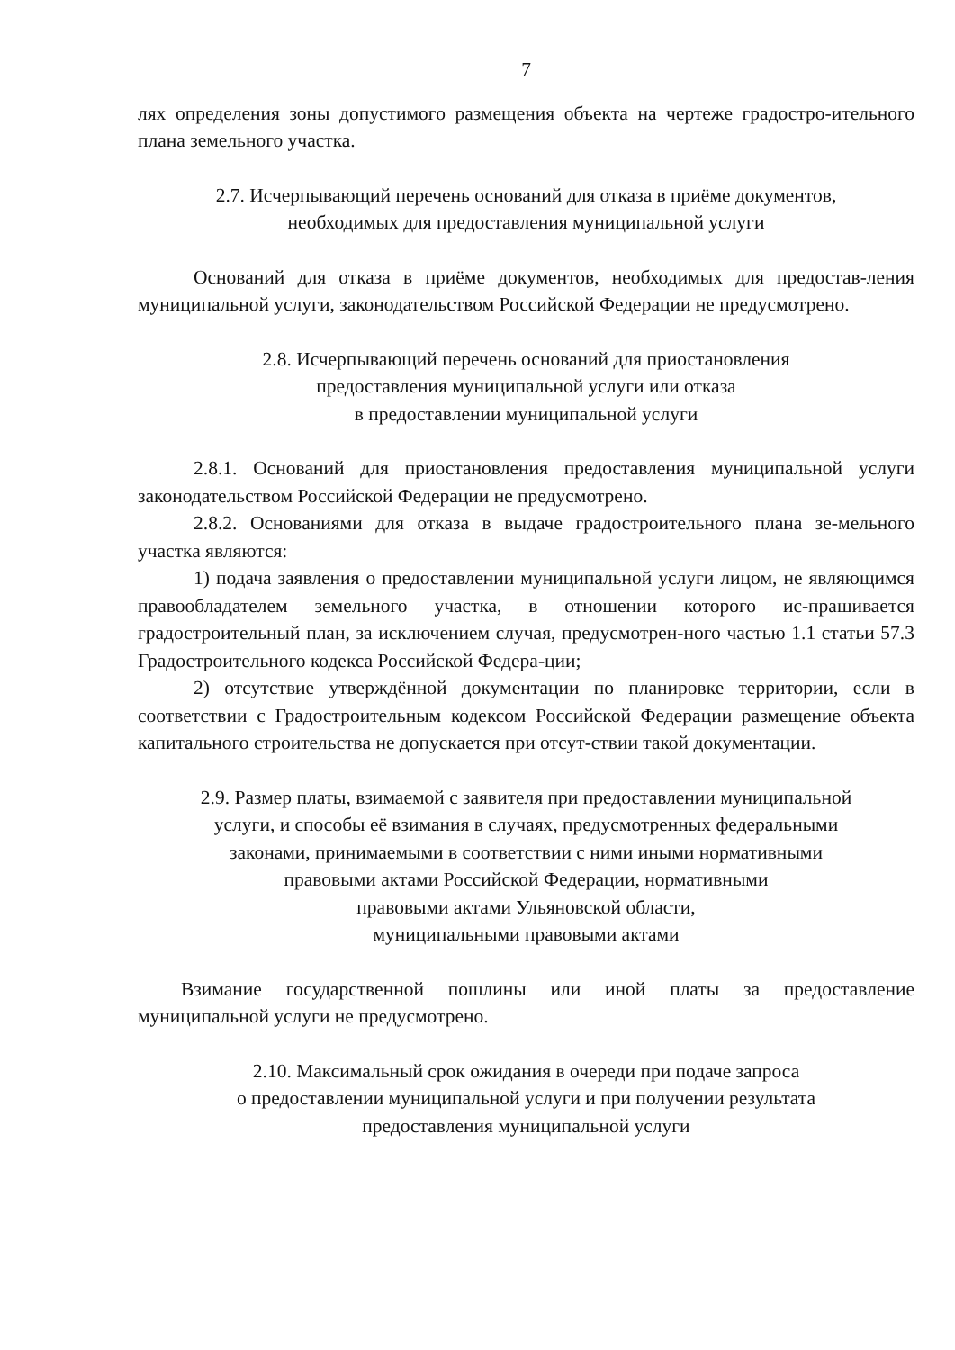7
лях определения зоны допустимого размещения объекта на чертеже градостро-ительного плана земельного участка.
2.7. Исчерпывающий перечень оснований для отказа в приёме документов,
необходимых для предоставления муниципальной услуги
Оснований для отказа в приёме документов, необходимых для предостав-ления муниципальной услуги, законодательством Российской Федерации не предусмотрено.
2.8. Исчерпывающий перечень оснований для приостановления
предоставления муниципальной услуги или отказа
в предоставлении муниципальной услуги
2.8.1. Оснований для приостановления предоставления муниципальной услуги законодательством Российской Федерации не предусмотрено.
2.8.2. Основаниями для отказа в выдаче градостроительного плана зе-мельного участка являются:
1) подача заявления о предоставлении муниципальной услуги лицом, не являющимся правообладателем земельного участка, в отношении которого ис-прашивается градостроительный план, за исключением случая, предусмотрен-ного частью 1.1 статьи 57.3 Градостроительного кодекса Российской Федера-ции;
2) отсутствие утверждённой документации по планировке территории, если в соответствии с Градостроительным кодексом Российской Федерации размещение объекта капитального строительства не допускается при отсут-ствии такой документации.
2.9. Размер платы, взимаемой с заявителя при предоставлении муниципальной
услуги, и способы её взимания в случаях, предусмотренных федеральными
законами, принимаемыми в соответствии с ними иными нормативными
правовыми актами Российской Федерации, нормативными
правовыми актами Ульяновской области,
муниципальными правовыми актами
Взимание государственной пошлины или иной платы за предоставление муниципальной услуги не предусмотрено.
2.10. Максимальный срок ожидания в очереди при подаче запроса
о предоставлении муниципальной услуги и при получении результата
предоставления муниципальной услуги